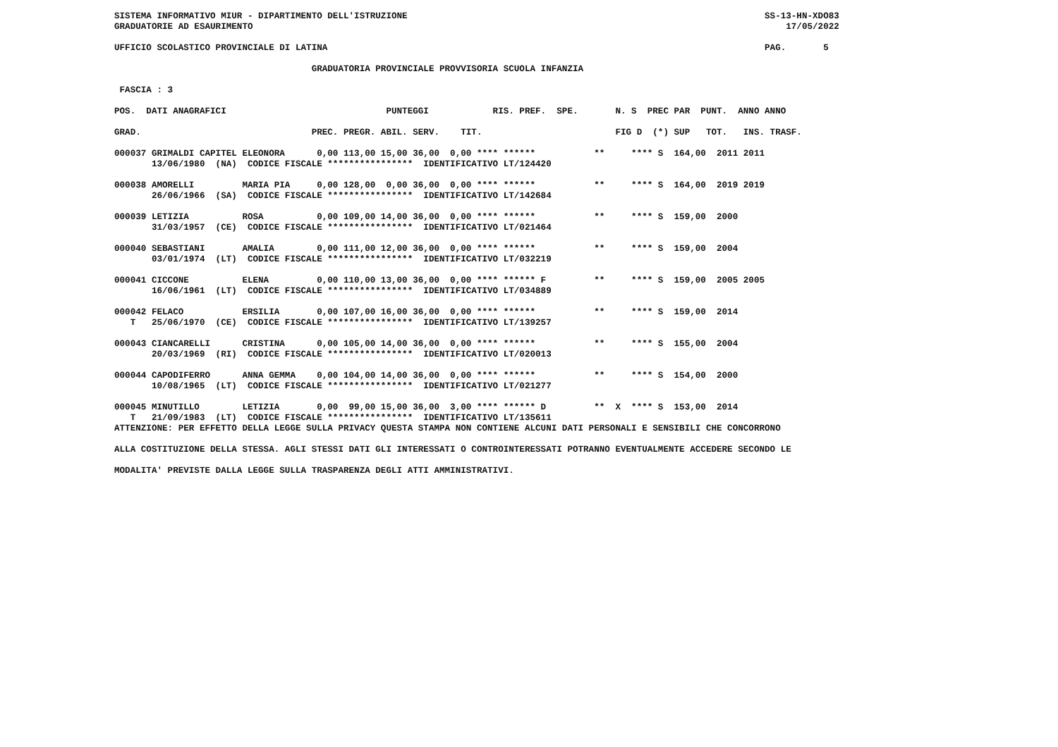SISTEMA INFORMATIVO MIUR - DIPARTIMENTO DELL'ISTRUZIONE                                                                   SS-13-HN-XDO83
GRADUATORIE AD ESAURIMENTO                                                                                                    17/05/2022

UFFICIO SCOLASTICO PROVINCIALE DI LATINA                                                                                  PAG.       5

                                     GRADUATORIA PROVINCIALE PROVVISORIA SCUOLA INFANZIA

 FASCIA : 3

POS.  DATI ANAGRAFICI                              PUNTEGGI            RIS. PREF.  SPE.       N. S  PREC PAR  PUNT.  ANNO ANNO

GRAD.                                PREC. PREGR. ABIL. SERV.    TIT.                         FIG D  (*) SUP   TOT.   INS. TRASF.

000037 GRIMALDI CAPITEL ELEONORA      0,00 113,00 15,00 36,00  0,00 **** ******           **     **** S  164,00  2011 2011
       13/06/1980  (NA)  CODICE FISCALE ****************  IDENTIFICATIVO LT/124420

000038 AMORELLI         MARIA PIA     0,00 128,00  0,00 36,00  0,00 **** ******           **     **** S  164,00  2019 2019
       26/06/1966  (SA)  CODICE FISCALE ****************  IDENTIFICATIVO LT/142684

000039 LETIZIA          ROSA          0,00 109,00 14,00 36,00  0,00 **** ******           **     **** S  159,00  2000
       31/03/1957  (CE)  CODICE FISCALE ****************  IDENTIFICATIVO LT/021464

000040 SEBASTIANI       AMALIA        0,00 111,00 12,00 36,00  0,00 **** ******           **     **** S  159,00  2004
       03/01/1974  (LT)  CODICE FISCALE ****************  IDENTIFICATIVO LT/032219

000041 CICCONE          ELENA         0,00 110,00 13,00 36,00  0,00 **** ****** F         **     **** S  159,00  2005 2005
       16/06/1961  (LT)  CODICE FISCALE ****************  IDENTIFICATIVO LT/034889

000042 FELACO           ERSILIA       0,00 107,00 16,00 36,00  0,00 **** ******           **     **** S  159,00  2014
   T   25/06/1970  (CE)  CODICE FISCALE ****************  IDENTIFICATIVO LT/139257

000043 CIANCARELLI      CRISTINA      0,00 105,00 14,00 36,00  0,00 **** ******           **     **** S  155,00  2004
       20/03/1969  (RI)  CODICE FISCALE ****************  IDENTIFICATIVO LT/020013

000044 CAPODIFERRO      ANNA GEMMA    0,00 104,00 14,00 36,00  0,00 **** ******           **     **** S  154,00  2000
       10/08/1965  (LT)  CODICE FISCALE ****************  IDENTIFICATIVO LT/021277

000045 MINUTILLO        LETIZIA       0,00  99,00 15,00 36,00  3,00 **** ****** D         **  X  **** S  153,00  2014
   T   21/09/1983  (LT)  CODICE FISCALE ****************  IDENTIFICATIVO LT/135611
ATTENZIONE: PER EFFETTO DELLA LEGGE SULLA PRIVACY QUESTA STAMPA NON CONTIENE ALCUNI DATI PERSONALI E SENSIBILI CHE CONCORRONO

ALLA COSTITUZIONE DELLA STESSA. AGLI STESSI DATI GLI INTERESSATI O CONTROINTERESSATI POTRANNO EVENTUALMENTE ACCEDERE SECONDO LE

MODALITA' PREVISTE DALLA LEGGE SULLA TRASPARENZA DEGLI ATTI AMMINISTRATIVI.